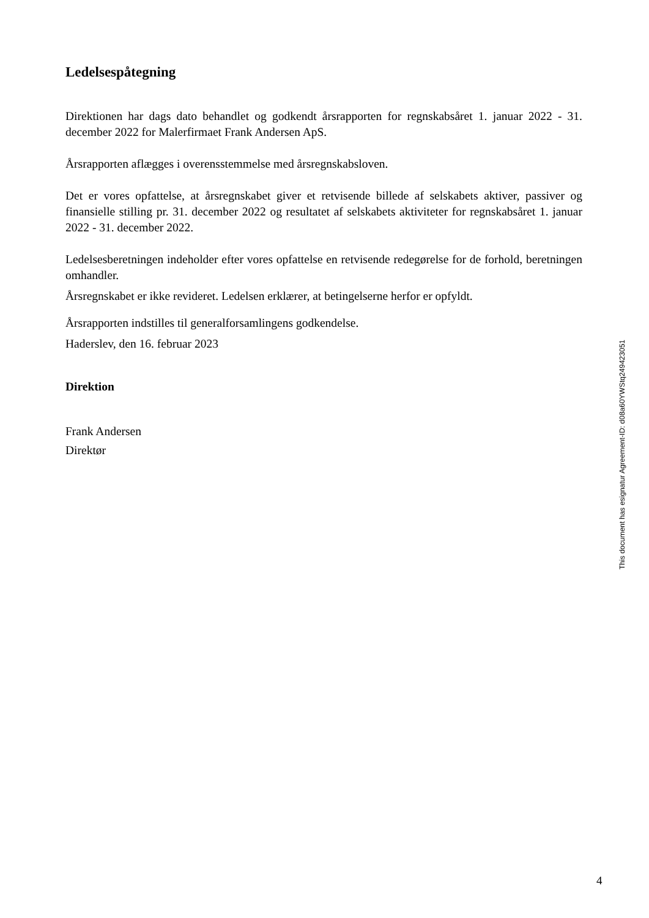Ledelsespåtegning
Direktionen har dags dato behandlet og godkendt årsrapporten for regnskabsåret 1. januar 2022 - 31. december 2022 for Malerfirmaet Frank Andersen ApS.
Årsrapporten aflægges i overensstemmelse med årsregnskabsloven.
Det er vores opfattelse, at årsregnskabet giver et retvisende billede af selskabets aktiver, passiver og finansielle stilling pr. 31. december 2022 og resultatet af selskabets aktiviteter for regnskabsåret 1. januar 2022 - 31. december 2022.
Ledelsesberetningen indeholder efter vores opfattelse en retvisende redegørelse for de forhold, beretningen omhandler.
Årsregnskabet er ikke revideret. Ledelsen erklærer, at betingelserne herfor er opfyldt.
Årsrapporten indstilles til generalforsamlingens godkendelse.
Haderslev, den 16. februar 2023
Direktion
Frank Andersen
Direktør
This document has esignatur Agreement-ID: d08a60YWStq249423051
4